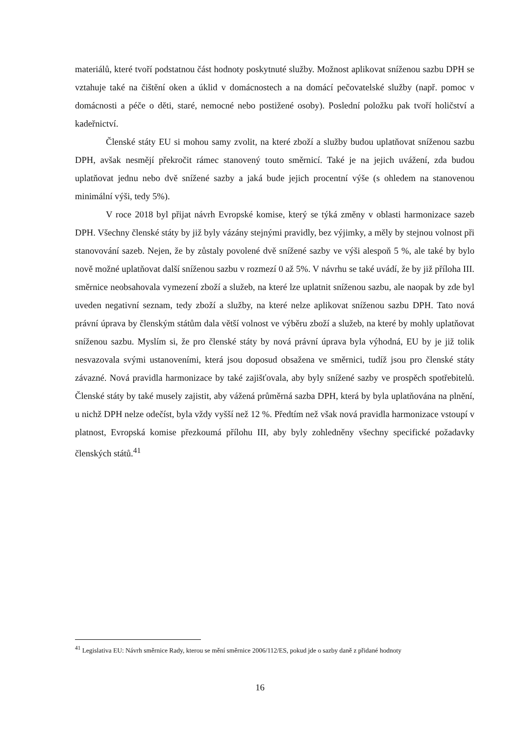materiálů, které tvoří podstatnou část hodnoty poskytnuté služby. Možnost aplikovat sníženou sazbu DPH se vztahuje také na čištění oken a úklid v domácnostech a na domácí pečovatelské služby (např. pomoc v domácnosti a péče o děti, staré, nemocné nebo postižené osoby). Poslední položku pak tvoří holičství a kadeřnictví.
Členské státy EU si mohou samy zvolit, na které zboží a služby budou uplatňovat sníženou sazbu DPH, avšak nesmějí překročit rámec stanovený touto směrnicí. Také je na jejich uvážení, zda budou uplatňovat jednu nebo dvě snížené sazby a jaká bude jejich procentní výše (s ohledem na stanovenou minimální výši, tedy 5%).
V roce 2018 byl přijat návrh Evropské komise, který se týká změny v oblasti harmonizace sazeb DPH. Všechny členské státy by již byly vázány stejnými pravidly, bez výjimky, a měly by stejnou volnost při stanovování sazeb. Nejen, že by zůstaly povolené dvě snížené sazby ve výši alespoň 5 %, ale také by bylo nově možné uplatňovat další sníženou sazbu v rozmezí 0 až 5%. V návrhu se také uvádí, že by již příloha III. směrnice neobsahovala vymezení zboží a služeb, na které lze uplatnit sníženou sazbu, ale naopak by zde byl uveden negativní seznam, tedy zboží a služby, na které nelze aplikovat sníženou sazbu DPH. Tato nová právní úprava by členským státům dala větší volnost ve výběru zboží a služeb, na které by mohly uplatňovat sníženou sazbu. Myslím si, že pro členské státy by nová právní úprava byla výhodná, EU by je již tolik nesvazovala svými ustanoveními, která jsou doposud obsažena ve směrnici, tudíž jsou pro členské státy závazné. Nová pravidla harmonizace by také zajišťovala, aby byly snížené sazby ve prospěch spotřebitelů. Členské státy by také musely zajistit, aby vážená průměrná sazba DPH, která by byla uplatňována na plnění, u nichž DPH nelze odečíst, byla vždy vyšší než 12 %. Předtím než však nová pravidla harmonizace vstoupí v platnost, Evropská komise přezkoumá přílohu III, aby byly zohledněny všechny specifické požadavky členských států.<sup>41</sup>
<sup>41</sup> Legislativa EU: Návrh směrnice Rady, kterou se mění směrnice 2006/112/ES, pokud jde o sazby daně z přidané hodnoty
16